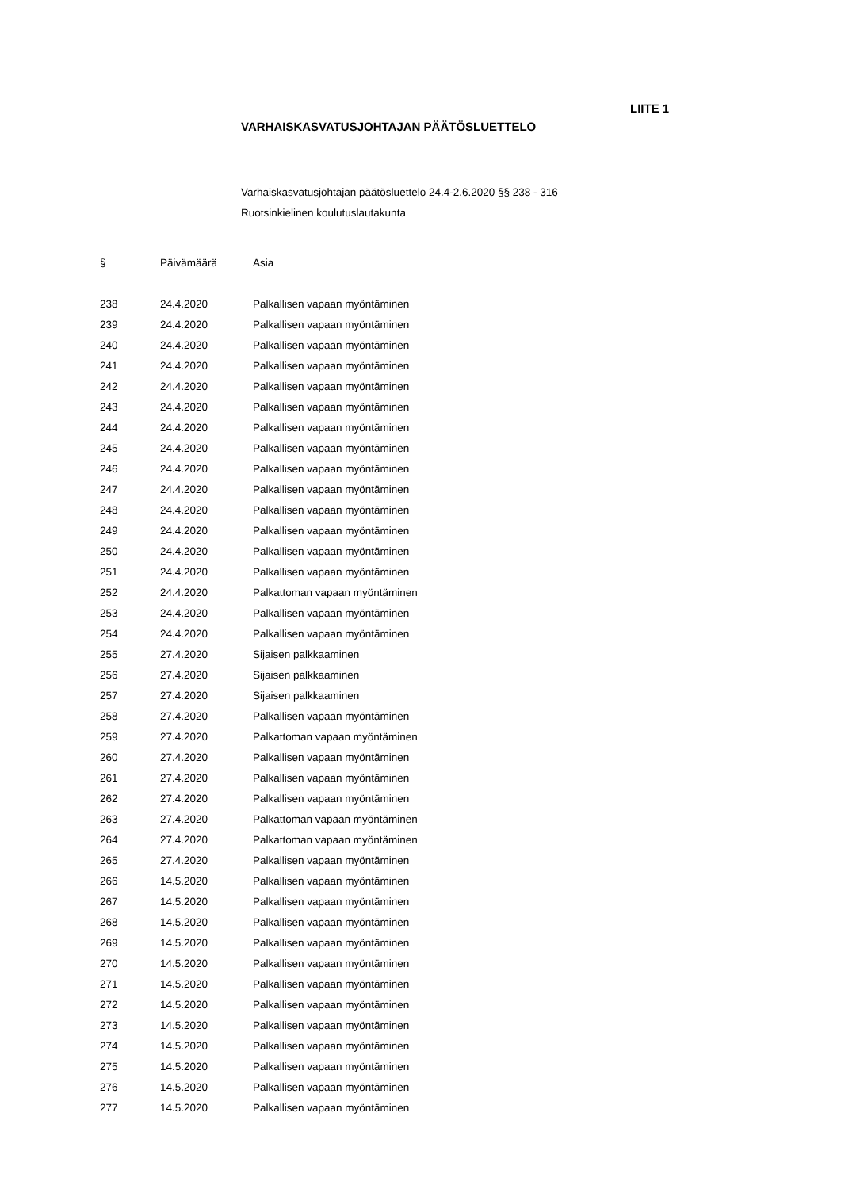LIITE 1
VARHAISKASVATUSJOHTAJAN PÄÄTÖSLUETTELO
Varhaiskasvatusjohtajan päätösluettelo 24.4-2.6.2020 §§ 238 - 316
Ruotsinkielinen koulutuslautakunta
| § | Päivämäärä | Asia |
| --- | --- | --- |
| 238 | 24.4.2020 | Palkallisen vapaan myöntäminen |
| 239 | 24.4.2020 | Palkallisen vapaan myöntäminen |
| 240 | 24.4.2020 | Palkallisen vapaan myöntäminen |
| 241 | 24.4.2020 | Palkallisen vapaan myöntäminen |
| 242 | 24.4.2020 | Palkallisen vapaan myöntäminen |
| 243 | 24.4.2020 | Palkallisen vapaan myöntäminen |
| 244 | 24.4.2020 | Palkallisen vapaan myöntäminen |
| 245 | 24.4.2020 | Palkallisen vapaan myöntäminen |
| 246 | 24.4.2020 | Palkallisen vapaan myöntäminen |
| 247 | 24.4.2020 | Palkallisen vapaan myöntäminen |
| 248 | 24.4.2020 | Palkallisen vapaan myöntäminen |
| 249 | 24.4.2020 | Palkallisen vapaan myöntäminen |
| 250 | 24.4.2020 | Palkallisen vapaan myöntäminen |
| 251 | 24.4.2020 | Palkallisen vapaan myöntäminen |
| 252 | 24.4.2020 | Palkattoman vapaan myöntäminen |
| 253 | 24.4.2020 | Palkallisen vapaan myöntäminen |
| 254 | 24.4.2020 | Palkallisen vapaan myöntäminen |
| 255 | 27.4.2020 | Sijaisen palkkaaminen |
| 256 | 27.4.2020 | Sijaisen palkkaaminen |
| 257 | 27.4.2020 | Sijaisen palkkaaminen |
| 258 | 27.4.2020 | Palkallisen vapaan myöntäminen |
| 259 | 27.4.2020 | Palkattoman vapaan myöntäminen |
| 260 | 27.4.2020 | Palkallisen vapaan myöntäminen |
| 261 | 27.4.2020 | Palkallisen vapaan myöntäminen |
| 262 | 27.4.2020 | Palkallisen vapaan myöntäminen |
| 263 | 27.4.2020 | Palkattoman vapaan myöntäminen |
| 264 | 27.4.2020 | Palkattoman vapaan myöntäminen |
| 265 | 27.4.2020 | Palkallisen vapaan myöntäminen |
| 266 | 14.5.2020 | Palkallisen vapaan myöntäminen |
| 267 | 14.5.2020 | Palkallisen vapaan myöntäminen |
| 268 | 14.5.2020 | Palkallisen vapaan myöntäminen |
| 269 | 14.5.2020 | Palkallisen vapaan myöntäminen |
| 270 | 14.5.2020 | Palkallisen vapaan myöntäminen |
| 271 | 14.5.2020 | Palkallisen vapaan myöntäminen |
| 272 | 14.5.2020 | Palkallisen vapaan myöntäminen |
| 273 | 14.5.2020 | Palkallisen vapaan myöntäminen |
| 274 | 14.5.2020 | Palkallisen vapaan myöntäminen |
| 275 | 14.5.2020 | Palkallisen vapaan myöntäminen |
| 276 | 14.5.2020 | Palkallisen vapaan myöntäminen |
| 277 | 14.5.2020 | Palkallisen vapaan myöntäminen |